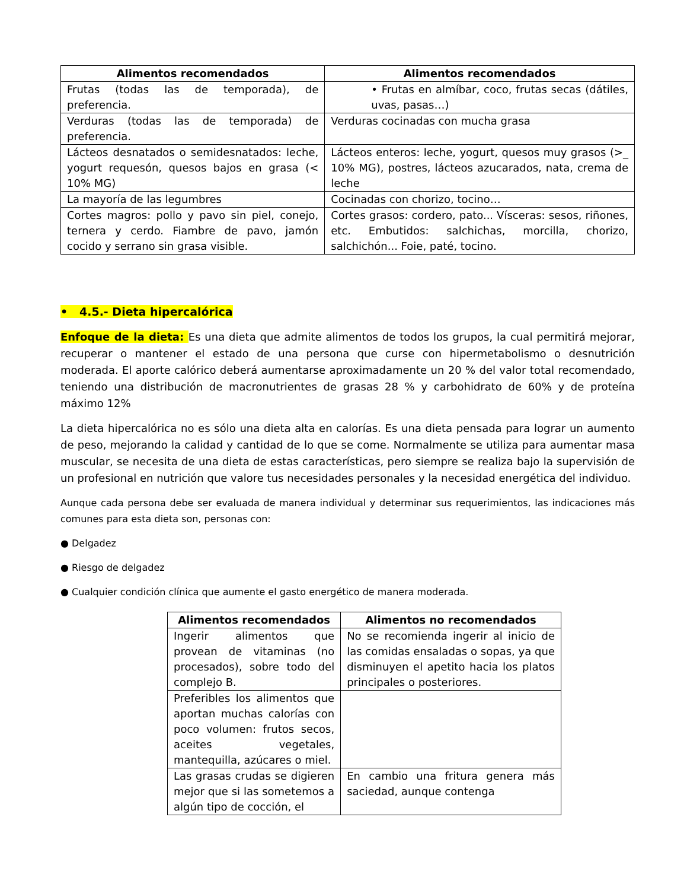| Alimentos recomendados | Alimentos recomendados |
| --- | --- |
| Frutas (todas las de temporada), de preferencia. | • Frutas en almíbar, coco, frutas secas (dátiles, uvas, pasas…) |
| Verduras (todas las de temporada) de preferencia. | Verduras cocinadas con mucha grasa |
| Lácteos desnatados o semidesnatados: leche, yogurt requesón, quesos bajos en grasa (< 10% MG) | Lácteos enteros: leche, yogurt, quesos muy grasos (>_ 10% MG), postres, lácteos azucarados, nata, crema de leche |
| La mayoría de las legumbres | Cocinadas con chorizo, tocino… |
| Cortes magros: pollo y pavo sin piel, conejo, ternera y cerdo. Fiambre de pavo, jamón cocido y serrano sin grasa visible. | Cortes grasos: cordero, pato... Vísceras: sesos, riñones, etc. Embutidos: salchichas, morcilla, chorizo, salchichón... Foie, paté, tocino. |
• 4.5.- Dieta hipercalórica
Enfoque de la dieta: Es una dieta que admite alimentos de todos los grupos, la cual permitirá mejorar, recuperar o mantener el estado de una persona que curse con hipermetabolismo o desnutrición moderada. El aporte calórico deberá aumentarse aproximadamente un 20 % del valor total recomendado, teniendo una distribución de macronutrientes de grasas 28 % y carbohidrato de 60% y de proteína máximo 12%
La dieta hipercalórica no es sólo una dieta alta en calorías. Es una dieta pensada para lograr un aumento de peso, mejorando la calidad y cantidad de lo que se come. Normalmente se utiliza para aumentar masa muscular, se necesita de una dieta de estas características, pero siempre se realiza bajo la supervisión de un profesional en nutrición que valore tus necesidades personales y la necesidad energética del individuo.
Aunque cada persona debe ser evaluada de manera individual y determinar sus requerimientos, las indicaciones más comunes para esta dieta son, personas con:
● Delgadez
● Riesgo de delgadez
● Cualquier condición clínica que aumente el gasto energético de manera moderada.
| Alimentos recomendados | Alimentos no recomendados |
| --- | --- |
| Ingerir alimentos que provean de vitaminas (no procesados), sobre todo del complejo B. | No se recomienda ingerir al inicio de las comidas ensaladas o sopas, ya que disminuyen el apetito hacia los platos principales o posteriores. |
| Preferibles los alimentos que aportan muchas calorías con poco volumen: frutos secos, aceites vegetales, mantequilla, azúcares o miel. | |
| Las grasas crudas se digieren mejor que si las sometemos a algún tipo de cocción, el | En cambio una fritura genera más saciedad, aunque contenga |